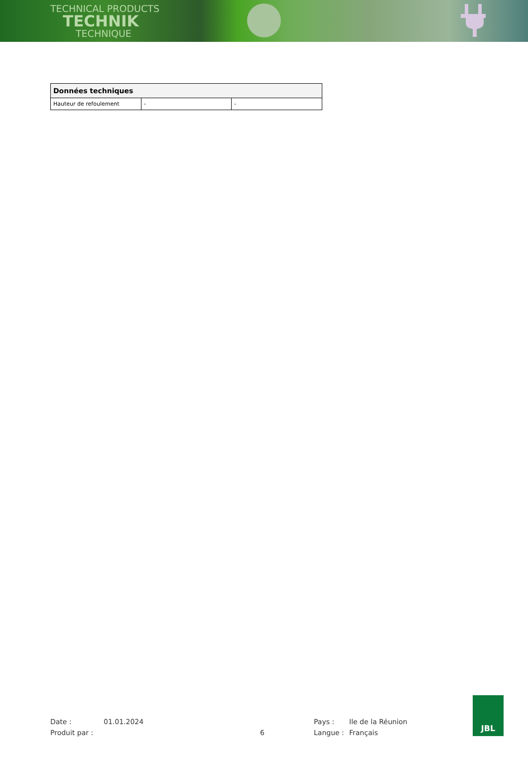TECHNICAL PRODUCTS
TECHNIK
TECHNIQUE
| Données techniques | | |
| --- | --- | --- |
| Hauteur de refoulement | - | - |
Date : 01.01.2024 Pays : Ile de la Réunion
Produit par : 6 Langue : Français
JBL